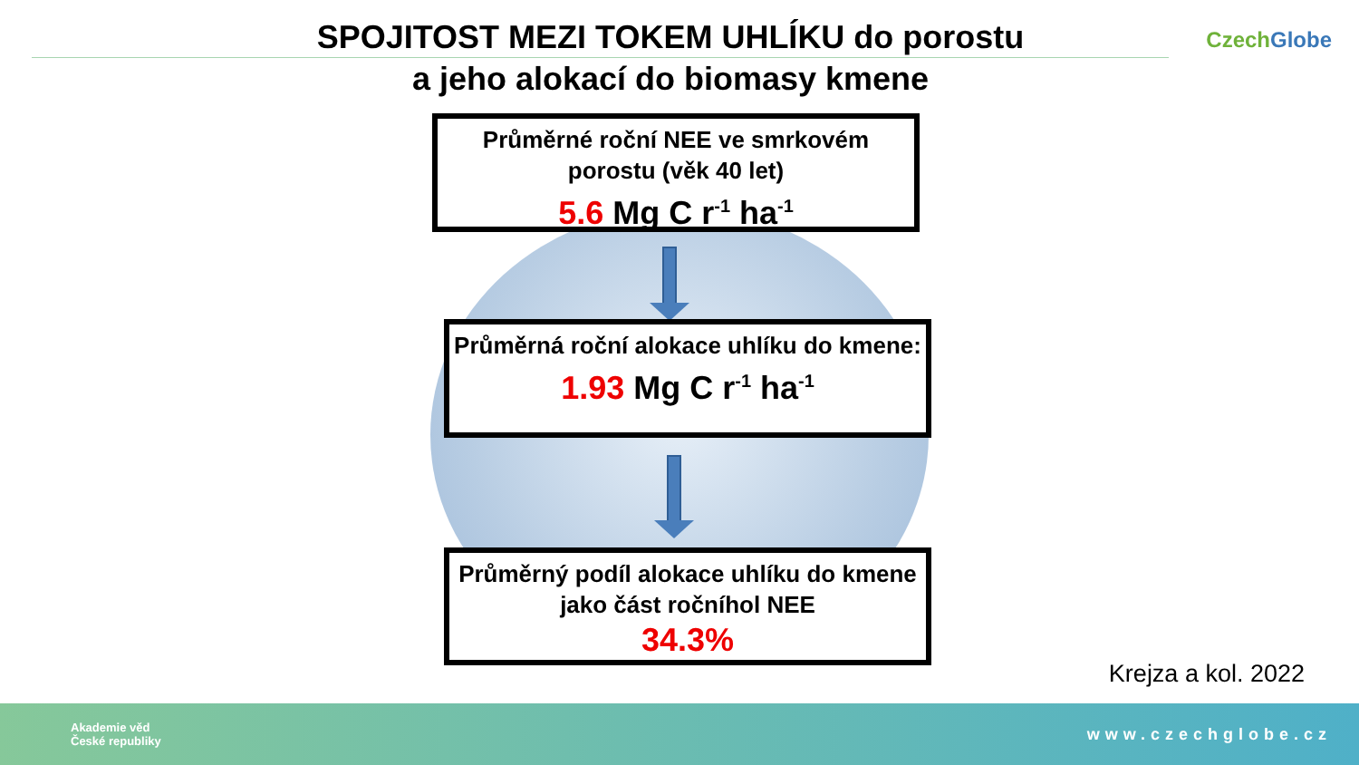SPOJITOST MEZI TOKEM UHLÍKU do porostu
a jeho alokací do biomasy kmene
Czech Globe
Průměrné roční NEE ve smrkovém porostu (věk 40 let)
5.6 Mg C r<sup>-1</sup> ha<sup>-1</sup>
Průměrná roční alokace uhlíku do kmene:
1.93 Mg C r<sup>-1</sup> ha<sup>-1</sup>
Průměrný podíl alokace uhlíku do kmene jako část ročníhol NEE
34.3%
Krejza a kol. 2022
Akademie věd
České republiky
www.czechglobe.cz